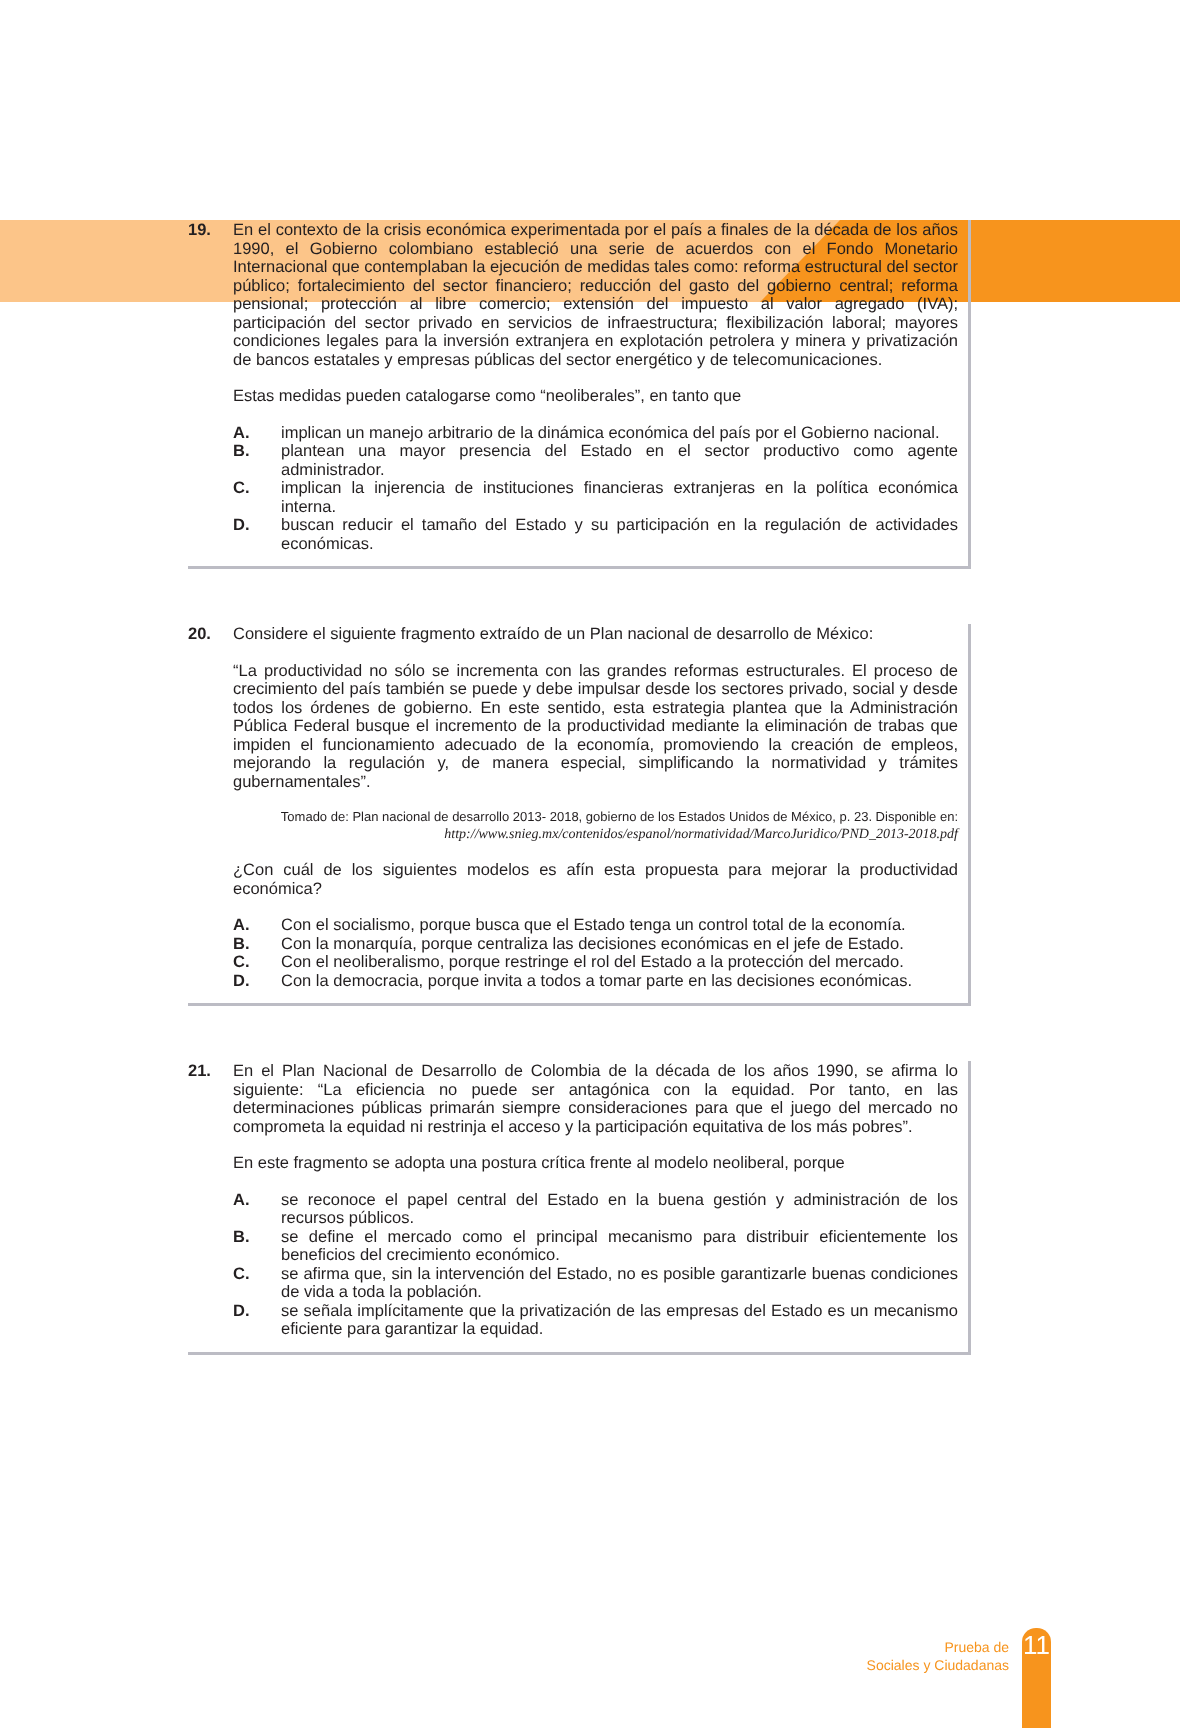19. En el contexto de la crisis económica experimentada por el país a finales de la década de los años 1990, el Gobierno colombiano estableció una serie de acuerdos con el Fondo Monetario Internacional que contemplaban la ejecución de medidas tales como: reforma estructural del sector público; fortalecimiento del sector financiero; reducción del gasto del gobierno central; reforma pensional; protección al libre comercio; extensión del impuesto al valor agregado (IVA); participación del sector privado en servicios de infraestructura; flexibilización laboral; mayores condiciones legales para la inversión extranjera en explotación petrolera y minera y privatización de bancos estatales y empresas públicas del sector energético y de telecomunicaciones.
Estas medidas pueden catalogarse como “neoliberales”, en tanto que
A. implican un manejo arbitrario de la dinámica económica del país por el Gobierno nacional.
B. plantean una mayor presencia del Estado en el sector productivo como agente administrador.
C. implican la injerencia de instituciones financieras extranjeras en la política económica interna.
D. buscan reducir el tamaño del Estado y su participación en la regulación de actividades económicas.
20. Considere el siguiente fragmento extraído de un Plan nacional de desarrollo de México:
“La productividad no sólo se incrementa con las grandes reformas estructurales. El proceso de crecimiento del país también se puede y debe impulsar desde los sectores privado, social y desde todos los órdenes de gobierno. En este sentido, esta estrategia plantea que la Administración Pública Federal busque el incremento de la productividad mediante la eliminación de trabas que impiden el funcionamiento adecuado de la economía, promoviendo la creación de empleos, mejorando la regulación y, de manera especial, simplificando la normatividad y trámites gubernamentales”.
Tomado de: Plan nacional de desarrollo 2013- 2018, gobierno de los Estados Unidos de México, p. 23. Disponible en:
http://www.snieg.mx/contenidos/espanol/normatividad/MarcoJuridico/PND_2013-2018.pdf
¿Con cuál de los siguientes modelos es afín esta propuesta para mejorar la productividad económica?
A. Con el socialismo, porque busca que el Estado tenga un control total de la economía.
B. Con la monarquía, porque centraliza las decisiones económicas en el jefe de Estado.
C. Con el neoliberalismo, porque restringe el rol del Estado a la protección del mercado.
D. Con la democracia, porque invita a todos a tomar parte en las decisiones económicas.
21. En el Plan Nacional de Desarrollo de Colombia de la década de los años 1990, se afirma lo siguiente: “La eficiencia no puede ser antagónica con la equidad. Por tanto, en las determinaciones públicas primarán siempre consideraciones para que el juego del mercado no comprometa la equidad ni restrinja el acceso y la participación equitativa de los más pobres”.
En este fragmento se adopta una postura crítica frente al modelo neoliberal, porque
A. se reconoce el papel central del Estado en la buena gestión y administración de los recursos públicos.
B. se define el mercado como el principal mecanismo para distribuir eficientemente los beneficios del crecimiento económico.
C. se afirma que, sin la intervención del Estado, no es posible garantizarle buenas condiciones de vida a toda la población.
D. se señala implícitamente que la privatización de las empresas del Estado es un mecanismo eficiente para garantizar la equidad.
Prueba de
Sociales y Ciudadanas
11